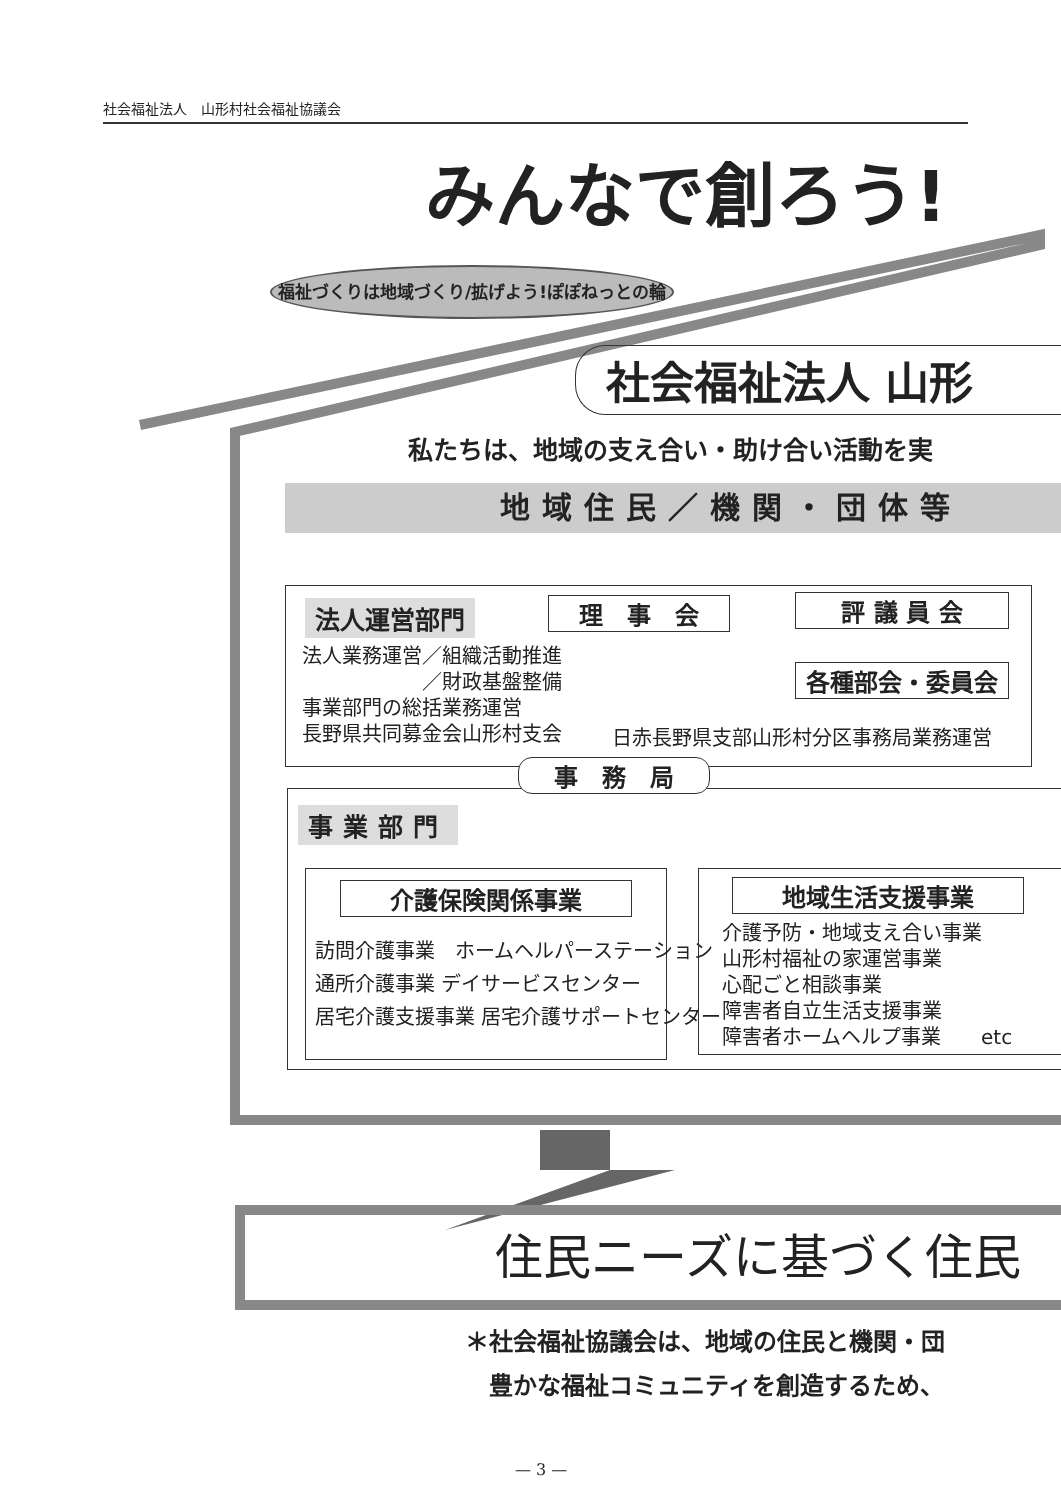社会福祉法人　山形村社会福祉協議会
みんなで創ろう!
福祉づくりは地域づくり/拡げよう!ぽぽねっとの輪
社会福祉法人 山形
私たちは、地域の支え合い・助け合い活動を実
地域住民／機関・団体等
法人運営部門 理　事　会 評 議 員 会
各種部会・委員会
法人業務運営／組織活動推進
　　　　　　／財政基盤整備
事業部門の総括業務運営
長野県共同募金会山形村支会
日赤長野県支部山形村分区事務局業務運営
事　務　局
事業部門
介護保険関係事業
訪問介護事業　ホームヘルパーステーション
通所介護事業 デイサービスセンター
居宅介護支援事業 居宅介護サポートセンター
地域生活支援事業
介護予防・地域支え合い事業
山形村福祉の家運営事業
心配ごと相談事業
障害者自立生活支援事業
障害者ホームヘルプ事業　　etc
住民ニーズに基づく住民
＊社会福祉協議会は、地域の住民と機関・団
　豊かな福祉コミュニティを創造するため、
— 3 —